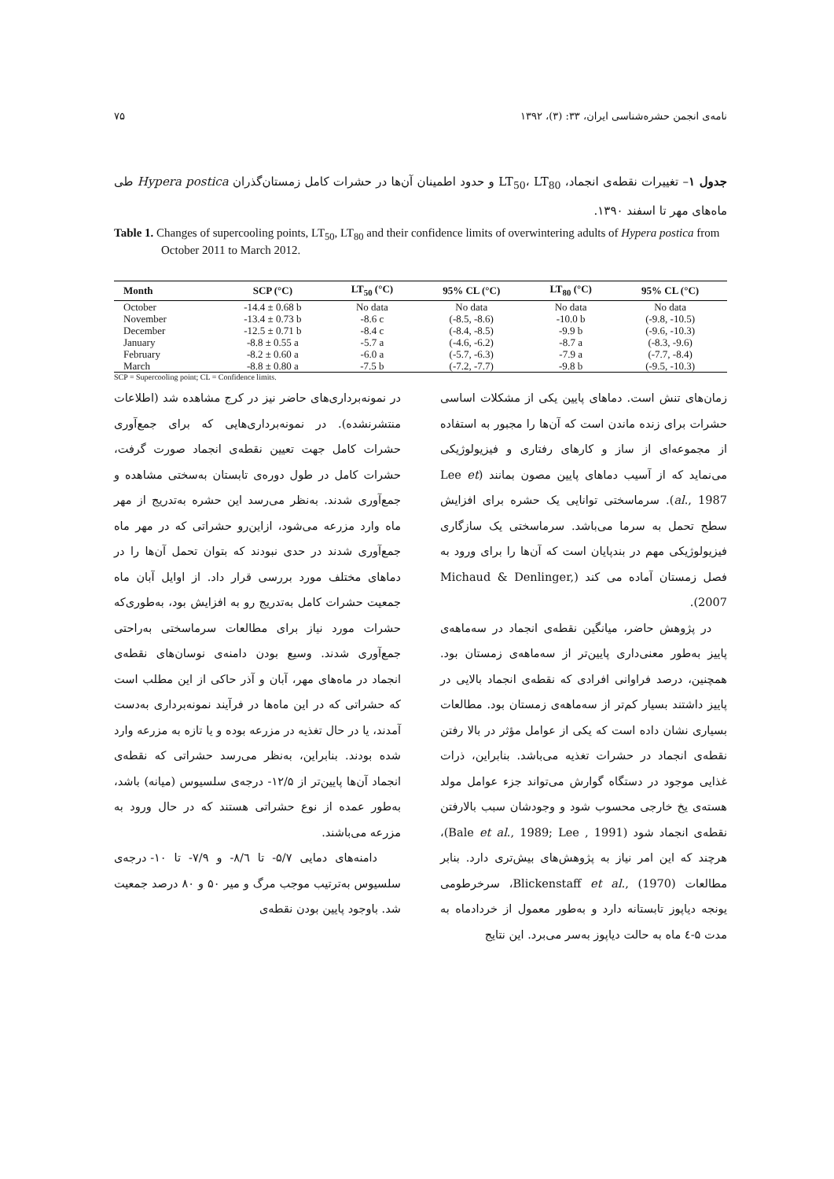۷۵ نامه‌ی انجمن حشره‌شناسی ایران، ۳۳: (۳)، ۱۳۹۲
جدول ۱– تغییرات نقطه‌ی انجماد، LT<sub>50</sub>، LT<sub>80</sub> و حدود اطمینان آن‌ها در حشرات کامل زمستان‌گذران Hypera postica طی ماه‌های مهر تا اسفند ۱۳۹۰.
Table 1. Changes of supercooling points, LT<sub>50</sub>, LT<sub>80</sub> and their confidence limits of overwintering adults of Hypera postica from October 2011 to March 2012.
| Month | SCP (°C) | LT<sub>50</sub> (°C) | 95% CL (°C) | LT<sub>80</sub> (°C) | 95% CL (°C) |
| --- | --- | --- | --- | --- | --- |
| October | -14.4 ± 0.68 b | No data | No data | No data | No data |
| November | -13.4 ± 0.73 b | -8.6 c | (-8.5, -8.6) | -10.0 b | (-9.8, -10.5) |
| December | -12.5 ± 0.71 b | -8.4 c | (-8.4, -8.5) | -9.9 b | (-9.6, -10.3) |
| January | -8.8 ± 0.55 a | -5.7 a | (-4.6, -6.2) | -8.7 a | (-8.3, -9.6) |
| February | -8.2 ± 0.60 a | -6.0 a | (-5.7, -6.3) | -7.9 a | (-7.7, -8.4) |
| March | -8.8 ± 0.80 a | -7.5 b | (-7.2, -7.7) | -9.8 b | (-9.5, -10.3) |
SCP = Supercooling point; CL = Confidence limits.
زمان‌های تنش است. دماهای پایین یکی از مشکلات اساسی حشرات برای زنده ماندن است که آن‌ها را مجبور به استفاده از مجموعه‌ای از ساز و کارهای رفتاری و فیزیولوژیکی می‌نماید که از آسیب دماهای پایین مصون بمانند (Lee et al., 1987). سرماسختی توانایی یک حشره برای افزایش سطح تحمل به سرما می‌باشد. سرماسختی یک سازگاری فیزیولوژیکی مهم در بندپایان است که آن‌ها را برای ورود به فصل زمستان آماده می کند (Michaud & Denlinger, 2007).
در پژوهش حاضر، میانگین نقطه‌ی انجماد در سه‌ماهه‌ی پاییز به‌طور معنی‌داری پایین‌تر از سه‌ماهه‌ی زمستان بود. همچنین، درصد فراوانی افرادی که نقطه‌ی انجماد بالایی در پاییز داشتند بسیار کم‌تر از سه‌ماهه‌ی زمستان بود. مطالعات بسیاری نشان داده است که یکی از عوامل مؤثر در بالا رفتن نقطه‌ی انجماد در حشرات تغذیه می‌باشد. بنابراین، ذرات غذایی موجود در دستگاه گوارش می‌تواند جزء عوامل مولد هسته‌ی یخ خارجی محسوب شود و وجودشان سبب بالارفتن نقطه‌ی انجماد شود (Bale et al., 1989; Lee , 1991)، هرچند که این امر نیاز به پژوهش‌های بیش‌تری دارد. بنابر مطالعات Blickenstaff et al., (1970)، سرخرطومی یونجه دیاپوز تابستانه دارد و به‌طور معمول از خردادماه به مدت ۵-٤ ماه به حالت دیاپوز به‌سر می‌برد. این نتایج
در نمونه‌برداری‌های حاضر نیز در کرج مشاهده شد (اطلاعات منتشرنشده). در نمونه‌برداری‌هایی که برای جمع‌آوری حشرات کامل جهت تعیین نقطه‌ی انجماد صورت گرفت، حشرات کامل در طول دوره‌ی تابستان به‌سختی مشاهده و جمع‌آوری شدند. به‌نظر می‌رسد این حشره به‌تدریج از مهر ماه وارد مزرعه می‌شود، ازاین‌رو حشراتی که در مهر ماه جمع‌آوری شدند در حدی نبودند که بتوان تحمل آن‌ها را در دماهای مختلف مورد بررسی قرار داد. از اوایل آبان ماه جمعیت حشرات کامل به‌تدریج رو به افزایش بود، به‌طوری‌که حشرات مورد نیاز برای مطالعات سرماسختی به‌راحتی جمع‌آوری شدند. وسیع بودن دامنه‌ی نوسان‌های نقطه‌ی انجماد در ماه‌های مهر، آبان و آذر حاکی از این مطلب است که حشراتی که در این ماه‌ها در فرآیند نمونه‌برداری به‌دست آمدند، یا در حال تغذیه در مزرعه بوده و یا تازه به مزرعه وارد شده بودند. بنابراین، به‌نظر می‌رسد حشراتی که نقطه‌ی انجماد آن‌ها پایین‌تر از ۱۲/۵- درجه‌ی سلسیوس (میانه) باشد، به‌طور عمده از نوع حشراتی هستند که در حال ورود به مزرعه می‌باشند.
دامنه‌های دمایی ۵/۷- تا ۸/٦- و ۷/۹- تا ۱۰- درجه‌ی سلسیوس به‌ترتیب موجب مرگ و میر ۵۰ و ۸۰ درصد جمعیت شد. باوجود پایین بودن نقطه‌ی